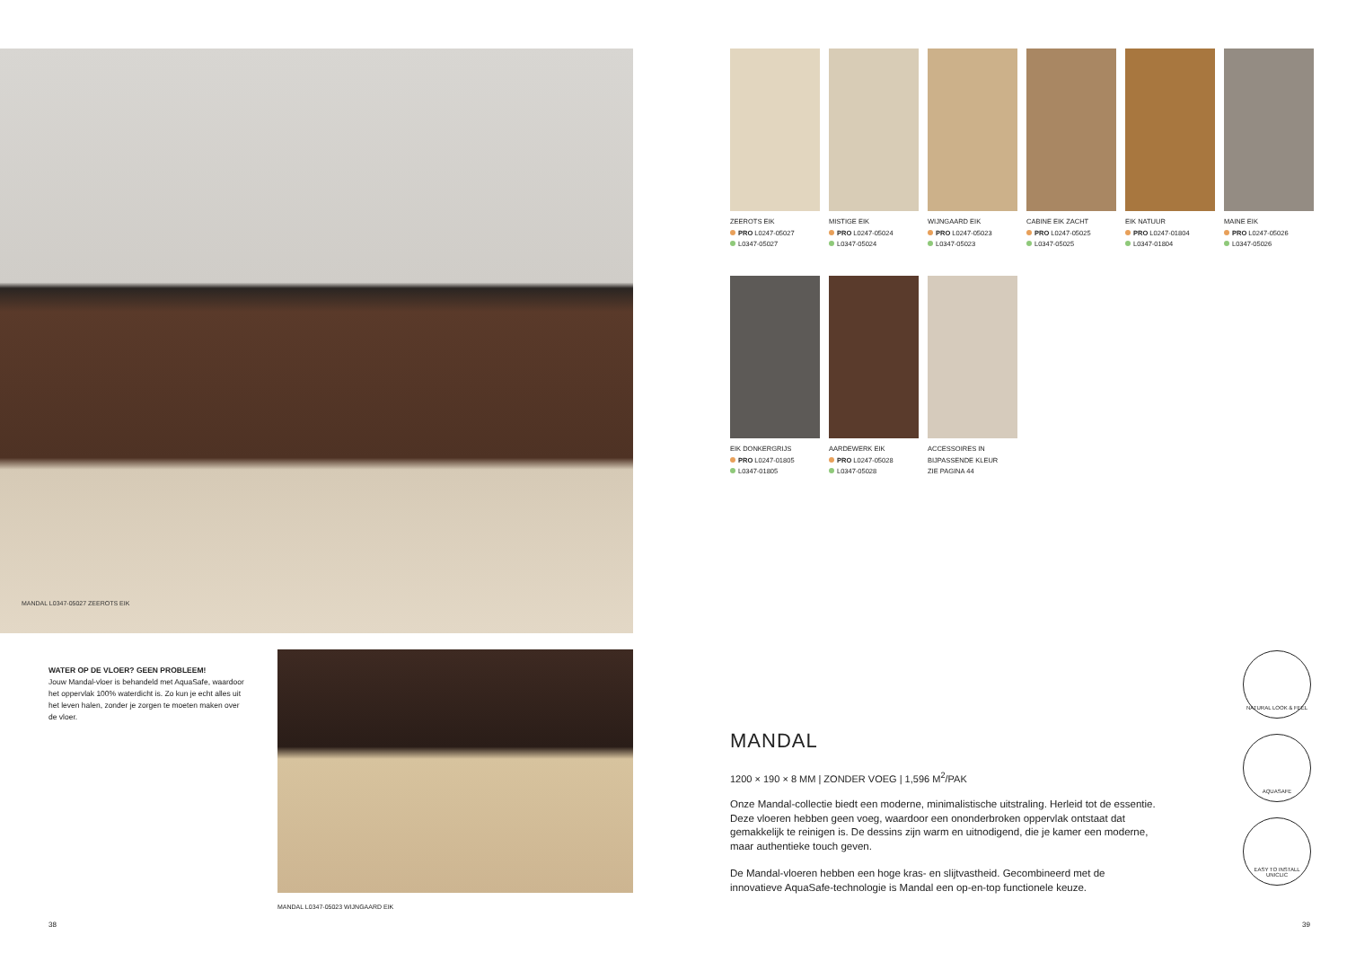MANDAL L0347-05027 ZEEROTS EIK
WATER OP DE VLOER? GEEN PROBLEEM!
Jouw Mandal-vloer is behandeld met AquaSafe, waardoor het oppervlak 100% waterdicht is. Zo kun je echt alles uit het leven halen, zonder je zorgen te moeten maken over de vloer.
MANDAL L0347-05023 WIJNGAARD EIK
38
ZEEROTS EIK
PRO L0247-05027
L0347-05027
MISTIGE EIK
PRO L0247-05024
L0347-05024
WIJNGAARD EIK
PRO L0247-05023
L0347-05023
CABINE EIK ZACHT
PRO L0247-05025
L0347-05025
EIK NATUUR
PRO L0247-01804
L0347-01804
MAINE EIK
PRO L0247-05026
L0347-05026
EIK DONKERGRIJS
PRO L0247-01805
L0347-01805
AARDEWERK EIK
PRO L0247-05028
L0347-05028
ACCESSOIRES IN
BIJPASSENDE KLEUR
ZIE PAGINA 44
MANDAL
1200 × 190 × 8 MM | ZONDER VOEG | 1,596 M<sup>2</sup>/PAK
Onze Mandal-collectie biedt een moderne, minimalistische uitstraling. Herleid tot de essentie. Deze vloeren hebben geen voeg, waardoor een ononderbroken oppervlak ontstaat dat gemakkelijk te reinigen is. De dessins zijn warm en uitnodigend, die je kamer een moderne, maar authentieke touch geven.
De Mandal-vloeren hebben een hoge kras- en slijtvastheid. Gecombineerd met de innovatieve AquaSafe-technologie is Mandal een op-en-top functionele keuze.
NATURAL LOOK & FEEL
AQUASAFE
EASY TO INSTALL UNICLIC
39